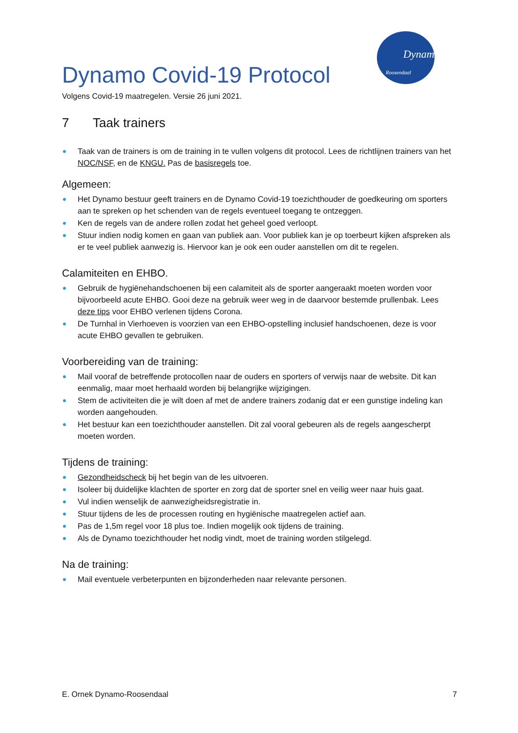Dynamo
Roosendaal
Dynamo Covid-19 Protocol
Volgens Covid-19 maatregelen. Versie 26 juni 2021.
7 Taak trainers
Taak van de trainers is om de training in te vullen volgens dit protocol. Lees de richtlijnen trainers van het NOC/NSF, en de KNGU. Pas de basisregels toe.
Algemeen:
Het Dynamo bestuur geeft trainers en de Dynamo Covid-19 toezichthouder de goedkeuring om sporters aan te spreken op het schenden van de regels eventueel toegang te ontzeggen.
Ken de regels van de andere rollen zodat het geheel goed verloopt.
Stuur indien nodig komen en gaan van publiek aan. Voor publiek kan je op toerbeurt kijken afspreken als er te veel publiek aanwezig is. Hiervoor kan je ook een ouder aanstellen om dit te regelen.
Calamiteiten en EHBO.
Gebruik de hygiënehandschoenen bij een calamiteit als de sporter aangeraakt moeten worden voor bijvoorbeeld acute EHBO. Gooi deze na gebruik weer weg in de daarvoor bestemde prullenbak. Lees deze tips voor EHBO verlenen tijdens Corona.
De Turnhal in Vierhoeven is voorzien van een EHBO-opstelling inclusief handschoenen, deze is voor acute EHBO gevallen te gebruiken.
Voorbereiding van de training:
Mail vooraf de betreffende protocollen naar de ouders en sporters of verwijs naar de website. Dit kan eenmalig, maar moet herhaald worden bij belangrijke wijzigingen.
Stem de activiteiten die je wilt doen af met de andere trainers zodanig dat er een gunstige indeling kan worden aangehouden.
Het bestuur kan een toezichthouder aanstellen. Dit zal vooral gebeuren als de regels aangescherpt moeten worden.
Tijdens de training:
Gezondheidscheck bij het begin van de les uitvoeren.
Isoleer bij duidelijke klachten de sporter en zorg dat de sporter snel en veilig weer naar huis gaat.
Vul indien wenselijk de aanwezigheidsregistratie in.
Stuur tijdens de les de processen routing en hygiënische maatregelen actief aan.
Pas de 1,5m regel voor 18 plus toe. Indien mogelijk ook tijdens de training.
Als de Dynamo toezichthouder het nodig vindt, moet de training worden stilgelegd.
Na de training:
Mail eventuele verbeterpunten en bijzonderheden naar relevante personen.
E. Ornek Dynamo-Roosendaal 7